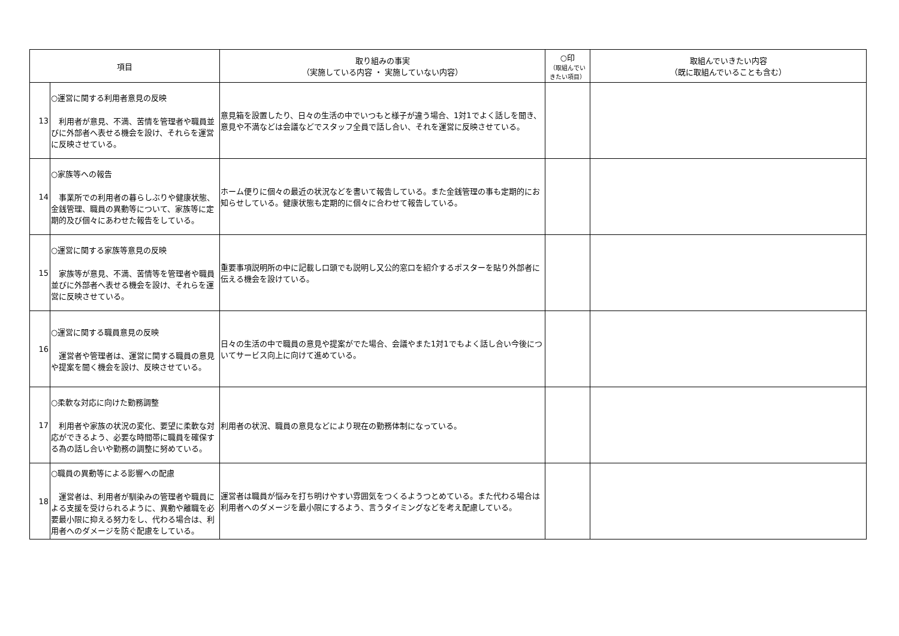| 項目 | | 取り組みの事実 （実施している内容 ・ 実施していない内容） | ○印 （取組んでい きたい項目） | 取組んでいきたい内容 （既に取組んでいることも含む） |
| --- | --- | --- | --- | --- |
| 13 | ○運営に関する利用者意見の反映 利用者が意見、不満、苦情を管理者や職員並びに外部者へ表せる機会を設け、それらを運営に反映させている。 | 意見箱を設置したり、日々の生活の中でいつもと様子が違う場合、1対1でよく話しを聞き、意見や不満などは会議などでスタッフ全員で話し合い、それを運営に反映させている。 | | |
| 14 | ○家族等への報告 事業所での利用者の暮らしぶりや健康状態、金銭管理、職員の異動等について、家族等に定期的及び個々にあわせた報告をしている。 | ホーム便りに個々の最近の状況などを書いて報告している。また金銭管理の事も定期的にお知らせしている。健康状態も定期的に個々に合わせて報告している。 | | |
| 15 | ○運営に関する家族等意見の反映 家族等が意見、不満、苦情等を管理者や職員並びに外部者へ表せる機会を設け、それらを運営に反映させている。 | 重要事項説明所の中に記載し口頭でも説明し又公的窓口を紹介するポスターを貼り外部者に伝える機会を設けている。 | | |
| 16 | ○運営に関する職員意見の反映 運営者や管理者は、運営に関する職員の意見や提案を聞く機会を設け、反映させている。 | 日々の生活の中で職員の意見や提案がでた場合、会議やまた1対1でもよく話し合い今後についてサービス向上に向けて進めている。 | | |
| 17 | ○柔軟な対応に向けた勤務調整 利用者や家族の状況の変化、要望に柔軟な対応ができるよう、必要な時間帯に職員を確保する為の話し合いや勤務の調整に努めている。 | 利用者の状況、職員の意見などにより現在の勤務体制になっている。 | | |
| 18 | ○職員の異動等による影響への配慮 運営者は、利用者が馴染みの管理者や職員による支援を受けられるように、異動や離職を必要最小限に抑える努力をし、代わる場合は、利用者へのダメージを防ぐ配慮をしている。 | 運営者は職員が悩みを打ち明けやすい雰囲気をつくるようつとめている。また代わる場合は利用者へのダメージを最小限にするよう、言うタイミングなどを考え配慮している。 | | |